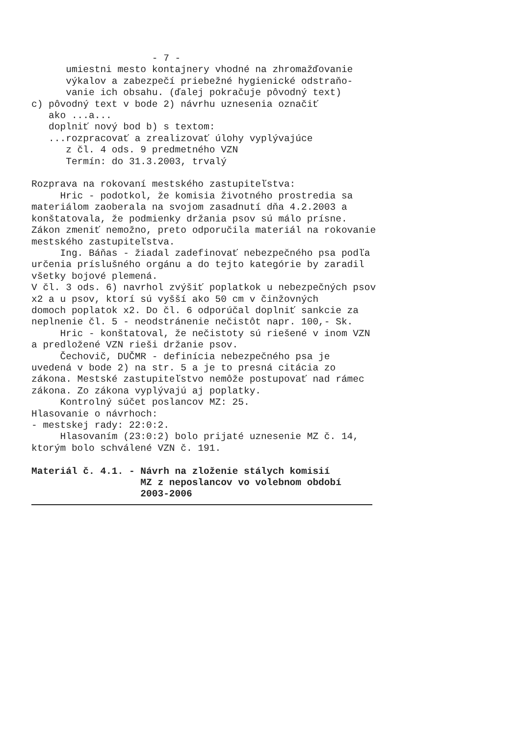- 7 -
umiestni mesto kontajnery vhodné na zhromažďovanie
výkalov a zabezpečí priebežné hygienické odstraňo-
vanie ich obsahu. (ďalej pokračuje pôvodný text)
c) pôvodný text v bode 2) návrhu uznesenia označiť
ako ...a...
doplniť nový bod b) s textom:
...rozpracovať a zrealizovať úlohy vyplývajúce
z čl. 4 ods. 9 predmetného VZN
Termín: do 31.3.2003, trvalý
Rozprava na rokovaní mestského zastupiteľstva:
Hric - podotkol, že komisia životného prostredia sa
materiálom zaoberala na svojom zasadnutí dňa 4.2.2003 a
konštatovala, že podmienky držania psov sú málo prísne.
Zákon zmeniť nemožno, preto odporučila materiál na rokovanie
mestského zastupiteľstva.
Ing. Báňas - žiadal zadefinovať nebezpečného psa podľa
určenia príslušného orgánu a do tejto kategórie by zaradil
všetky bojové plemená.
V čl. 3 ods. 6) navrhol zvýšiť poplatkok u nebezpečných psov
x2 a u psov, ktorí sú vyšší ako 50 cm v činžovných
domoch poplatok x2. Do čl. 6 odporúčal doplniť sankcie za
neplnenie čl. 5 - neodstránenie nečistôt napr. 100,- Sk.
Hric - konštatoval, že nečistoty sú riešené v inom VZN
a predložené VZN rieši držanie psov.
Čechovič, DUČMR - definícia nebezpečného psa je
uvedená v bode 2) na str. 5 a je to presná citácia zo
zákona. Mestské zastupiteľstvo nemôže postupovať nad rámec
zákona. Zo zákona vyplývajú aj poplatky.
Kontrolný súčet poslancov MZ: 25.
Hlasovanie o návrhoch:
- mestskej rady: 22:0:2.
Hlasovaním (23:0:2) bolo prijaté uznesenie MZ č. 14,
ktorým bolo schválené VZN č. 191.
Materiál č. 4.1. - Návrh na zloženie stálych komisií
MZ z neposlancov vo volebnom období
2003-2006